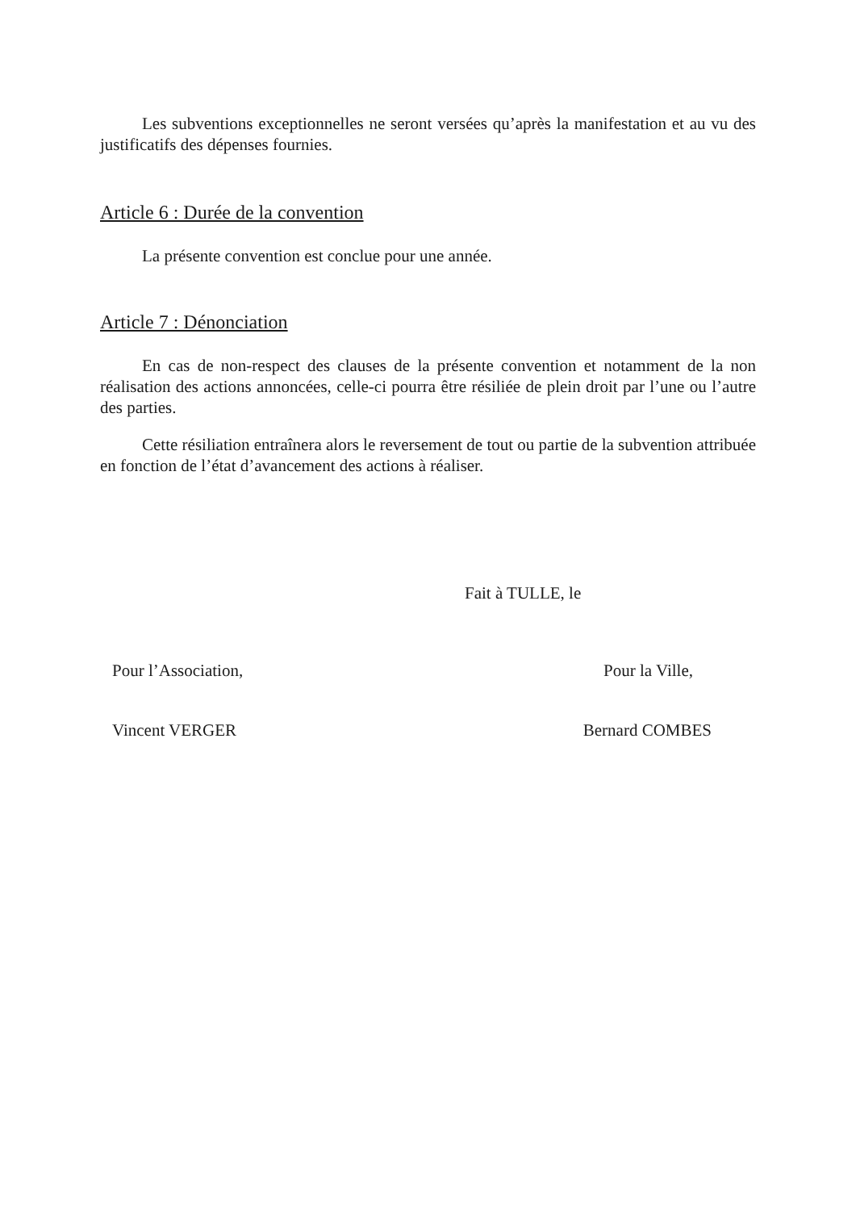Les subventions exceptionnelles ne seront versées qu’après la manifestation et au vu des justificatifs des dépenses fournies.
Article 6 : Durée de la convention
La présente convention est conclue pour une année.
Article 7 : Dénonciation
En cas de non-respect des clauses de la présente convention et notamment de la non réalisation des actions annoncées, celle-ci pourra être résiliée de plein droit par l’une ou l’autre des parties.
Cette résiliation entraînera alors le reversement de tout ou partie de la subvention attribuée en fonction de l’état d’avancement des actions à réaliser.
Fait à TULLE, le
Pour l’Association, Pour la Ville,
Vincent VERGER Bernard COMBES